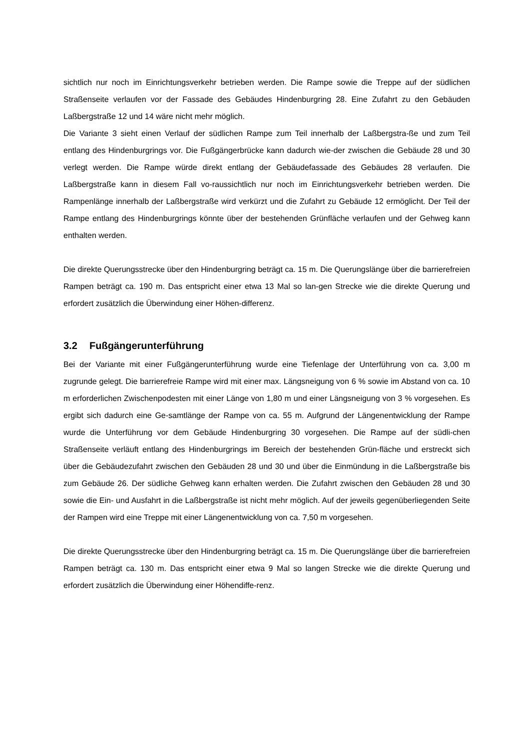sichtlich nur noch im Einrichtungsverkehr betrieben werden. Die Rampe sowie die Treppe auf der südlichen Straßenseite verlaufen vor der Fassade des Gebäudes Hindenburgring 28. Eine Zufahrt zu den Gebäuden Laßbergstraße 12 und 14 wäre nicht mehr möglich.
Die Variante 3 sieht einen Verlauf der südlichen Rampe zum Teil innerhalb der Laßbergstra-ße und zum Teil entlang des Hindenburgrings vor. Die Fußgängerbrücke kann dadurch wie-der zwischen die Gebäude 28 und 30 verlegt werden. Die Rampe würde direkt entlang der Gebäudefassade des Gebäudes 28 verlaufen. Die Laßbergstraße kann in diesem Fall vo-raussichtlich nur noch im Einrichtungsverkehr betrieben werden. Die Rampenlänge innerhalb der Laßbergstraße wird verkürzt und die Zufahrt zu Gebäude 12 ermöglicht. Der Teil der Rampe entlang des Hindenburgrings könnte über der bestehenden Grünfläche verlaufen und der Gehweg kann enthalten werden.
Die direkte Querungsstrecke über den Hindenburgring beträgt ca. 15 m. Die Querungslänge über die barrierefreien Rampen beträgt ca. 190 m. Das entspricht einer etwa 13 Mal so lan-gen Strecke wie die direkte Querung und erfordert zusätzlich die Überwindung einer Höhen-differenz.
3.2 Fußgängerunterführung
Bei der Variante mit einer Fußgängerunterführung wurde eine Tiefenlage der Unterführung von ca. 3,00 m zugrunde gelegt. Die barrierefreie Rampe wird mit einer max. Längsneigung von 6 % sowie im Abstand von ca. 10 m erforderlichen Zwischenpodesten mit einer Länge von 1,80 m und einer Längsneigung von 3 % vorgesehen. Es ergibt sich dadurch eine Ge-samtlänge der Rampe von ca. 55 m. Aufgrund der Längenentwicklung der Rampe wurde die Unterführung vor dem Gebäude Hindenburgring 30 vorgesehen. Die Rampe auf der südli-chen Straßenseite verläuft entlang des Hindenburgrings im Bereich der bestehenden Grün-fläche und erstreckt sich über die Gebäudezufahrt zwischen den Gebäuden 28 und 30 und über die Einmündung in die Laßbergstraße bis zum Gebäude 26. Der südliche Gehweg kann erhalten werden. Die Zufahrt zwischen den Gebäuden 28 und 30 sowie die Ein- und Ausfahrt in die Laßbergstraße ist nicht mehr möglich. Auf der jeweils gegenüberliegenden Seite der Rampen wird eine Treppe mit einer Längenentwicklung von ca. 7,50 m vorgesehen.
Die direkte Querungsstrecke über den Hindenburgring beträgt ca. 15 m. Die Querungslänge über die barrierefreien Rampen beträgt ca. 130 m. Das entspricht einer etwa 9 Mal so langen Strecke wie die direkte Querung und erfordert zusätzlich die Überwindung einer Höhendiffe-renz.